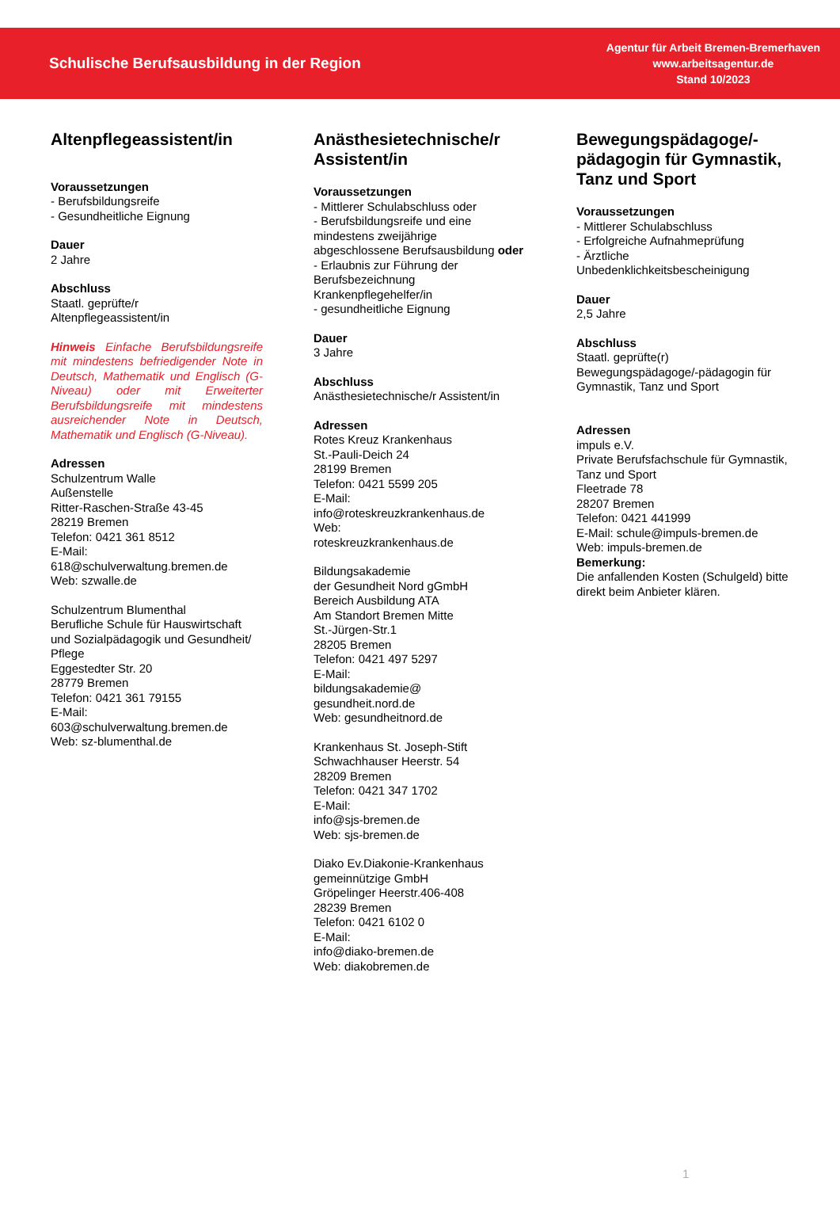Schulische Berufsausbildung in der Region
Agentur für Arbeit Bremen-Bremerhaven
www.arbeitsagentur.de
Stand 10/2023
Altenpflegeassistent/in
Voraussetzungen
- Berufsbildungsreife
- Gesundheitliche Eignung
Dauer
2 Jahre
Abschluss
Staatl. geprüfte/r
Altenpflegeassistent/in
Hinweis Einfache Berufsbildungsreife mit mindestens befriedigender Note in Deutsch, Mathematik und Englisch (G-Niveau) oder mit Erweiterter Berufsbildungsreife mit mindestens ausreichender Note in Deutsch, Mathematik und Englisch (G-Niveau).
Adressen
Schulzentrum Walle
Außenstelle
Ritter-Raschen-Straße 43-45
28219 Bremen
Telefon: 0421 361 8512
E-Mail:
618@schulverwaltung.bremen.de
Web: szwalle.de
Schulzentrum Blumenthal
Berufliche Schule für Hauswirtschaft und Sozialpädagogik und Gesundheit/ Pflege
Eggestedter Str. 20
28779 Bremen
Telefon: 0421 361 79155
E-Mail:
603@schulverwaltung.bremen.de
Web: sz-blumenthal.de
Anästhesietechnische/r Assistent/in
Voraussetzungen
- Mittlerer Schulabschluss oder
- Berufsbildungsreife und eine mindestens zweijährige abgeschlossene Berufsausbildung oder
- Erlaubnis zur Führung der Berufsbezeichnung Krankenpflegehelfer/in
- gesundheitliche Eignung
Dauer
3 Jahre
Abschluss
Anästhesietechnische/r Assistent/in
Adressen
Rotes Kreuz Krankenhaus
St.-Pauli-Deich 24
28199 Bremen
Telefon: 0421 5599 205
E-Mail:
info@roteskreuzkrankenhaus.de
Web:
roteskreuzkrankenhaus.de
Bildungsakademie
der Gesundheit Nord gGmbH
Bereich Ausbildung ATA
Am Standort Bremen Mitte
St.-Jürgen-Str.1
28205 Bremen
Telefon: 0421 497 5297
E-Mail:
bildungsakademie@
gesundheit.nord.de
Web: gesundheitnord.de
Krankenhaus St. Joseph-Stift
Schwachhauser Heerstr. 54
28209 Bremen
Telefon: 0421 347 1702
E-Mail:
info@sjs-bremen.de
Web: sjs-bremen.de
Diako Ev.Diakonie-Krankenhaus gemeinnützige GmbH
Gröpelinger Heerstr.406-408
28239 Bremen
Telefon: 0421 6102 0
E-Mail:
info@diako-bremen.de
Web: diakobremen.de
Bewegungspädagoge/-pädagogin für Gymnastik, Tanz und Sport
Voraussetzungen
- Mittlerer Schulabschluss
- Erfolgreiche Aufnahmeprüfung
- Ärztliche Unbedenklichkeitsbescheinigung
Dauer
2,5 Jahre
Abschluss
Staatl. geprüfte(r) Bewegungspädagoge/-pädagogin für Gymnastik, Tanz und Sport
Adressen
impuls e.V.
Private Berufsfachschule für Gymnastik, Tanz und Sport
Fleetrade 78
28207 Bremen
Telefon: 0421 441999
E-Mail: schule@impuls-bremen.de
Web: impuls-bremen.de
Bemerkung:
Die anfallenden Kosten (Schulgeld) bitte direkt beim Anbieter klären.
1